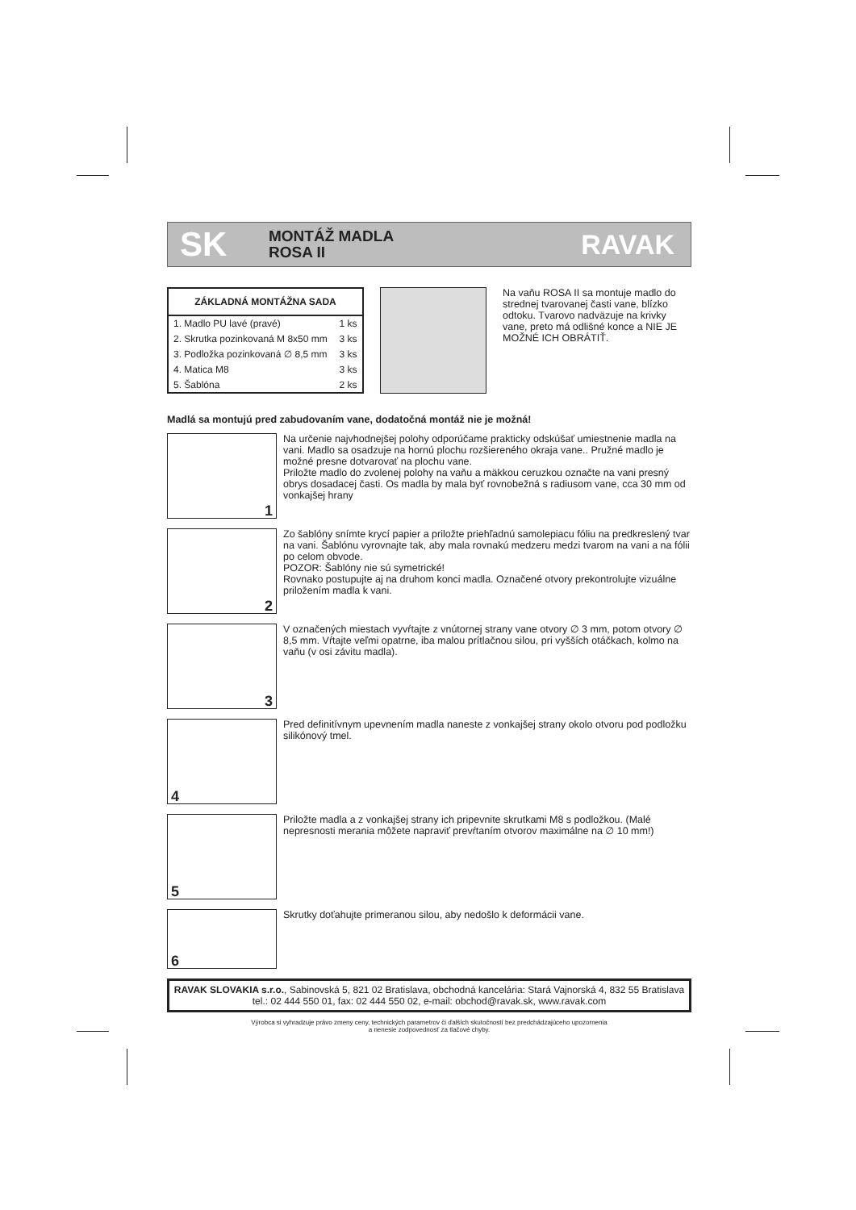SK
MONTÁŽ MADLA
ROSA II
RAVAK
| ZÁKLADNÁ MONTÁŽNA SADA | |
| --- | --- |
| 1. Madlo PU lavé (pravé) | 1 ks |
| 2. Skrutka pozinkovaná M 8x50 mm | 3 ks |
| 3. Podložka pozinkovaná ∅ 8,5 mm | 3 ks |
| 4. Matica M8 | 3 ks |
| 5. Šablóna | 2 ks |
Na vaňu ROSA II sa montuje madlo do strednej tvarovanej časti vane, blízko odtoku. Tvarovo nadväzuje na krivky vane, preto má odlišné konce a NIE JE MOŽNÉ ICH OBRÁTIŤ.
Madlá sa montujú pred zabudovaním vane, dodatočná montáž nie je možná!
1
Na určenie najvhodnejšej polohy odporúčame prakticky odskúšať umiestnenie madla na vani. Madlo sa osadzuje na hornú plochu rozšiereného okraja vane.. Pružné madlo je možné presne dotvarovať na plochu vane.
Priložte madlo do zvolenej polohy na vaňu a mäkkou ceruzkou označte na vani presný obrys dosadacej časti. Os madla by mala byť rovnobežná s radiusom vane, cca 30 mm od vonkajšej hrany
2
Zo šablóny snímte krycí papier a priložte priehľadnú samolepiacu fóliu na predkreslený tvar na vani. Šablónu vyrovnajte tak, aby mala rovnakú medzeru medzi tvarom na vani a na fólii po celom obvode.
POZOR: Šablóny nie sú symetrické!
Rovnako postupujte aj na druhom konci madla. Označené otvory prekontrolujte vizuálne priložením madla k vani.
3
V označených miestach vyvŕtajte z vnútornej strany vane otvory ∅ 3 mm, potom otvory ∅ 8,5 mm. Vŕtajte veľmi opatrne, iba malou prítlačnou silou, pri vyšších otáčkach, kolmo na vaňu (v osi závitu madla).
4
Pred definitívnym upevnením madla naneste z vonkajšej strany okolo otvoru pod podložku silikónový tmel.
5
Priložte madla a z vonkajšej strany ich pripevnite skrutkami M8 s podložkou. (Malé nepresnosti merania môžete napraviť prevŕtaním otvorov maximálne na ∅ 10 mm!)
6
Skrutky doťahujte primeranou silou, aby nedošlo k deformácii vane.
RAVAK SLOVAKIA s.r.o., Sabinovská 5, 821 02 Bratislava, obchodná kancelária: Stará Vajnorská 4, 832 55 Bratislava
tel.: 02 444 550 01, fax: 02 444 550 02, e-mail: obchod@ravak.sk, www.ravak.com
Výrobca si vyhradzuje právo zmeny ceny, technických parametrov či ďalších skutočností bez predchádzajúceho upozornenia
a nenesie zodpovednosť za tlačové chyby.